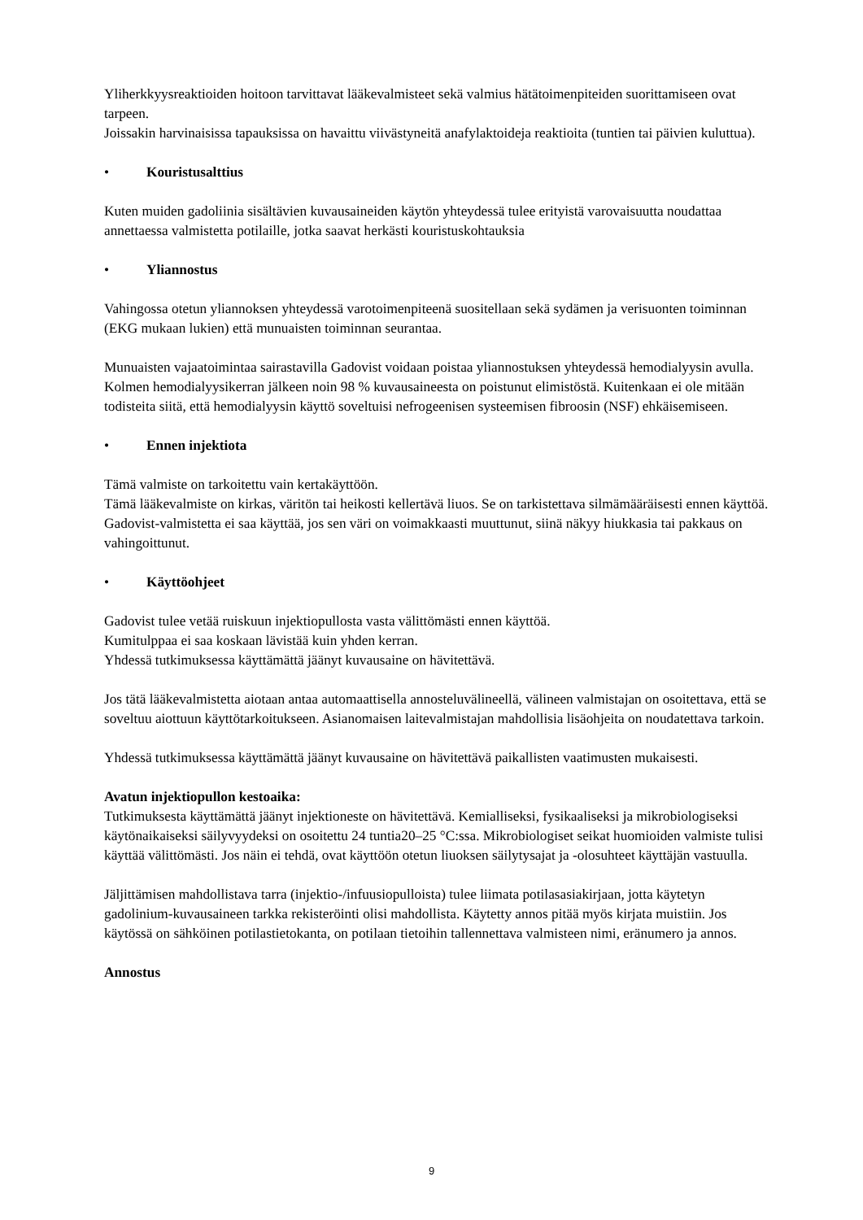Yliherkkyysreaktioiden hoitoon tarvittavat lääkevalmisteet sekä valmius hätätoimenpiteiden suorittamiseen ovat tarpeen.
Joissakin harvinaisissa tapauksissa on havaittu viivästyneitä anafylaktoideja reaktioita (tuntien tai päivien kuluttua).
• Kouristusalttius
Kuten muiden gadoliinia sisältävien kuvausaineiden käytön yhteydessä tulee erityistä varovaisuutta noudattaa annettaessa valmistetta potilaille, jotka saavat herkästi kouristuskohtauksia
• Yliannostus
Vahingossa otetun yliannoksen yhteydessä varotoimenpiteenä suositellaan sekä sydämen ja verisuonten toiminnan (EKG mukaan lukien) että munuaisten toiminnan seurantaa.
Munuaisten vajaatoimintaa sairastavilla Gadovist voidaan poistaa yliannostuksen yhteydessä hemodialyysin avulla. Kolmen hemodialyysikerran jälkeen noin 98 % kuvausaineesta on poistunut elimistöstä. Kuitenkaan ei ole mitään todisteita siitä, että hemodialyysin käyttö soveltuisi nefrogeenisen systeemisen fibroosin (NSF) ehkäisemiseen.
• Ennen injektiota
Tämä valmiste on tarkoitettu vain kertakäyttöön.
Tämä lääkevalmiste on kirkas, väritön tai heikosti kellertävä liuos. Se on tarkistettava silmämääräisesti ennen käyttöä.
Gadovist-valmistetta ei saa käyttää, jos sen väri on voimakkaasti muuttunut, siinä näkyy hiukkasia tai pakkaus on vahingoittunut.
• Käyttöohjeet
Gadovist tulee vetää ruiskuun injektiopullosta vasta välittömästi ennen käyttöä.
Kumitulppaa ei saa koskaan lävistää kuin yhden kerran.
Yhdessä tutkimuksessa käyttämättä jäänyt kuvausaine on hävitettävä.
Jos tätä lääkevalmistetta aiotaan antaa automaattisella annosteluvälineellä, välineen valmistajan on osoitettava, että se soveltuu aiottuun käyttötarkoitukseen. Asianomaisen laitevalmistajan mahdollisia lisäohjeita on noudatettava tarkoin.
Yhdessä tutkimuksessa käyttämättä jäänyt kuvausaine on hävitettävä paikallisten vaatimusten mukaisesti.
Avatun injektiopullon kestoaika:
Tutkimuksesta käyttämättä jäänyt injektioneste on hävitettävä. Kemialliseksi, fysikaaliseksi ja mikrobiologiseksi käytönaikaiseksi säilyvyydeksi on osoitettu 24 tuntia20–25 °C:ssa. Mikrobiologiset seikat huomioiden valmiste tulisi käyttää välittömästi. Jos näin ei tehdä, ovat käyttöön otetun liuoksen säilytysajat ja -olosuhteet käyttäjän vastuulla.
Jäljittämisen mahdollistava tarra (injektio-/infuusiopulloista) tulee liimata potilasasiakirjaan, jotta käytetyn gadolinium-kuvausaineen tarkka rekisteröinti olisi mahdollista. Käytetty annos pitää myös kirjata muistiin. Jos käytössä on sähköinen potilastietokanta, on potilaan tietoihin tallennettava valmisteen nimi, eränumero ja annos.
Annostus
9